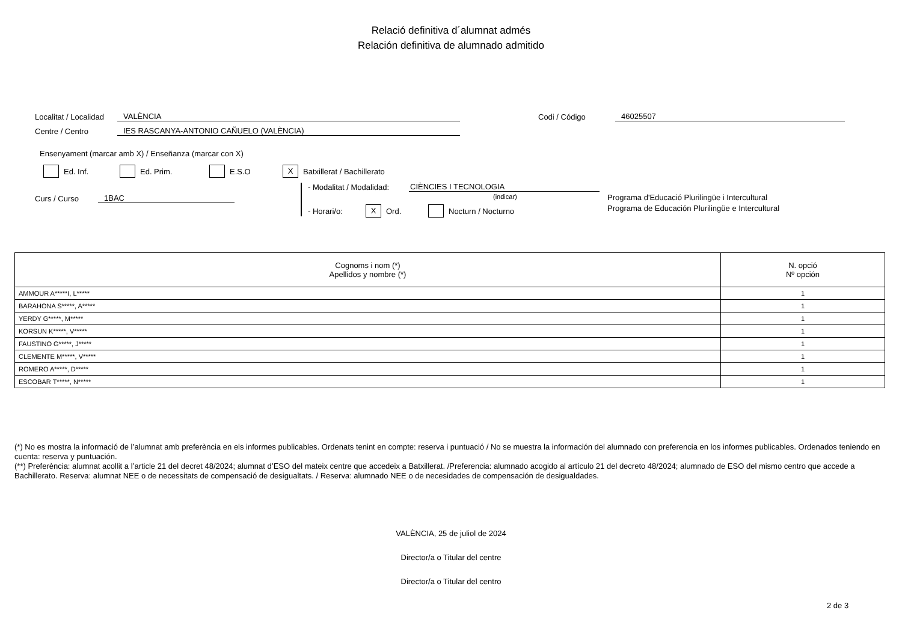Relació definitiva d´alumnat admés
Relación definitiva de alumnado admitido
Localitat / Localidad VALÈNCIA Codi / Código 46025507
Centre / Centro IES RASCANYA-ANTONIO CAÑUELO (VALÈNCIA)
Ensenyament (marcar amb X) / Enseñanza (marcar con X)
Ed. Inf. Ed. Prim. E.S.O X Batxillerat / Bachillerato
Curs / Curso 1BAC
- Modalitat / Modalidad: CIÈNCIES I TECNOLOGIA
(indicar)
- Horari/o: X Ord. Nocturn / Nocturno
Programa d'Educació Plurilingüe i Intercultural
Programa de Educación Plurilingüe e Intercultural
| Cognoms i nom (*) Apellidos y nombre (*) | N. opció Nº opción |
| --- | --- |
| AMMOUR A*****I, L***** | 1 |
| BARAHONA S*****, A***** | 1 |
| YERDY G*****, M***** | 1 |
| KORSUN K*****, V***** | 1 |
| FAUSTINO G*****, J***** | 1 |
| CLEMENTE M*****, V***** | 1 |
| ROMERO A*****, D***** | 1 |
| ESCOBAR T*****, N***** | 1 |
(*) No es mostra la informació de l’alumnat amb preferència en els informes publicables. Ordenats tenint en compte: reserva i puntuació / No se muestra la información del alumnado con preferencia en los informes publicables. Ordenados teniendo en cuenta: reserva y puntuación.
(**) Preferència: alumnat acollit a l’article 21 del decret 48/2024; alumnat d’ESO del mateix centre que accedeix a Batxillerat. /Preferencia: alumnado acogido al artículo 21 del decreto 48/2024; alumnado de ESO del mismo centro que accede a Bachillerato. Reserva: alumnat NEE o de necessitats de compensació de desigualtats. / Reserva: alumnado NEE o de necesidades de compensación de desigualdades.
VALÈNCIA, 25 de juliol de 2024
Director/a o Titular del centre
Director/a o Titular del centro
2 de 3